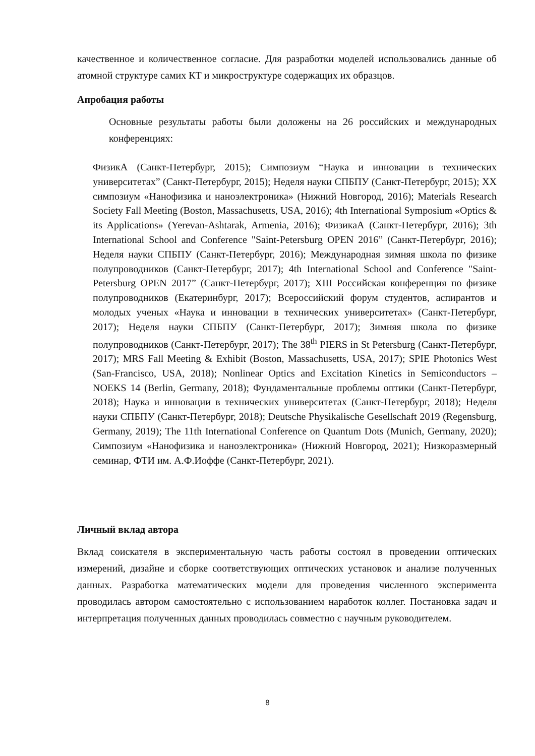качественное и количественное согласие. Для разработки моделей использовались данные об атомной структуре самих КТ и микроструктуре содержащих их образцов.
Апробация работы
Основные результаты работы были доложены на 26 российских и международных конференциях:
ФизикА (Санкт-Петербург, 2015); Симпозиум “Наука и инновации в технических университетах” (Санкт-Петербург, 2015); Неделя науки СПБПУ (Санкт-Петербург, 2015); XX симпозиум «Нанофизика и наноэлектроника» (Нижний Новгород, 2016); Materials Research Society Fall Meeting (Boston, Massachusetts, USA, 2016); 4th International Symposium «Optics & its Applications» (Yerevan-Ashtarak, Armenia, 2016); ФизикаА (Санкт-Петербург, 2016); 3th International School and Conference "Saint-Petersburg OPEN 2016” (Санкт-Петербург, 2016); Неделя науки СПБПУ (Санкт-Петербург, 2016); Международная зимняя школа по физике полупроводников (Санкт-Петербург, 2017); 4th International School and Conference "Saint-Petersburg OPEN 2017” (Санкт-Петербург, 2017); XIII Российская конференция по физике полупроводников (Екатеринбург, 2017); Всероссийский форум студентов, аспирантов и молодых ученых «Наука и инновации в технических университетах» (Санкт-Петербург, 2017); Неделя науки СПБПУ (Санкт-Петербург, 2017); Зимняя школа по физике полупроводников (Санкт-Петербург, 2017); The 38<sup>th</sup> PIERS in St Petersburg (Санкт-Петербург, 2017); MRS Fall Meeting & Exhibit (Boston, Massachusetts, USA, 2017); SPIE Photonics West (San-Francisco, USA, 2018); Nonlinear Optics and Excitation Kinetics in Semiconductors – NOEKS 14 (Berlin, Germany, 2018); Фундаментальные проблемы оптики (Санкт-Петербург, 2018); Наука и инновации в технических университетах (Санкт-Петербург, 2018); Неделя науки СПБПУ (Санкт-Петербург, 2018); Deutsche Physikalische Gesellschaft 2019 (Regensburg, Germany, 2019); The 11th International Conference on Quantum Dots (Munich, Germany, 2020); Симпозиум «Нанофизика и наноэлектроника» (Нижний Новгород, 2021); Низкоразмерный семинар, ФТИ им. А.Ф.Иоффе (Санкт-Петербург, 2021).
Личный вклад автора
Вклад соискателя в экспериментальную часть работы состоял в проведении оптических измерений, дизайне и сборке соответствующих оптических установок и анализе полученных данных. Разработка математических модели для проведения численного эксперимента проводилась автором самостоятельно с использованием наработок коллег. Постановка задач и интерпретация полученных данных проводилась совместно с научным руководителем.
8